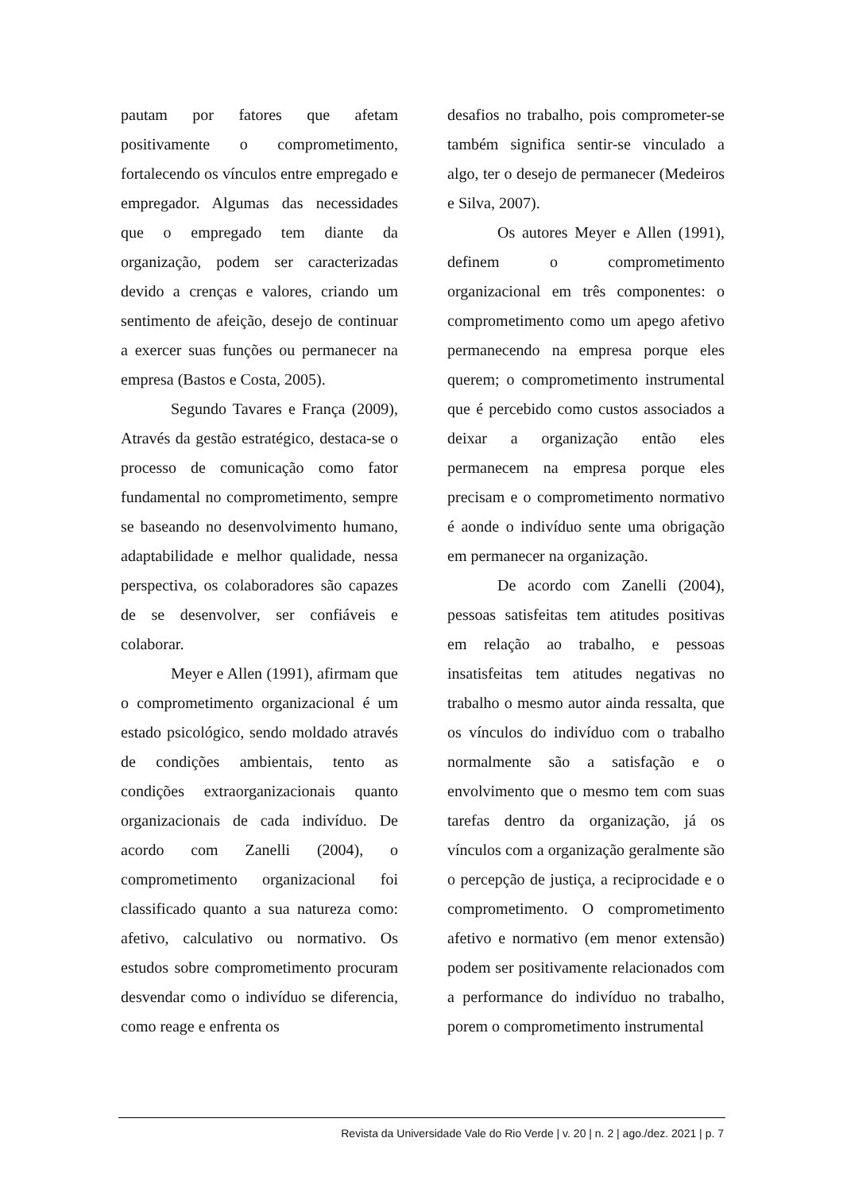pautam por fatores que afetam positivamente o comprometimento, fortalecendo os vínculos entre empregado e empregador. Algumas das necessidades que o empregado tem diante da organização, podem ser caracterizadas devido a crenças e valores, criando um sentimento de afeição, desejo de continuar a exercer suas funções ou permanecer na empresa (Bastos e Costa, 2005).
Segundo Tavares e França (2009), Através da gestão estratégico, destaca-se o processo de comunicação como fator fundamental no comprometimento, sempre se baseando no desenvolvimento humano, adaptabilidade e melhor qualidade, nessa perspectiva, os colaboradores são capazes de se desenvolver, ser confiáveis e colaborar.
Meyer e Allen (1991), afirmam que o comprometimento organizacional é um estado psicológico, sendo moldado através de condições ambientais, tento as condições extraorganizacionais quanto organizacionais de cada indivíduo. De acordo com Zanelli (2004), o comprometimento organizacional foi classificado quanto a sua natureza como: afetivo, calculativo ou normativo. Os estudos sobre comprometimento procuram desvendar como o indivíduo se diferencia, como reage e enfrenta os
desafios no trabalho, pois comprometer-se também significa sentir-se vinculado a algo, ter o desejo de permanecer (Medeiros e Silva, 2007).
Os autores Meyer e Allen (1991), definem o comprometimento organizacional em três componentes: o comprometimento como um apego afetivo permanecendo na empresa porque eles querem; o comprometimento instrumental que é percebido como custos associados a deixar a organização então eles permanecem na empresa porque eles precisam e o comprometimento normativo é aonde o indivíduo sente uma obrigação em permanecer na organização.
De acordo com Zanelli (2004), pessoas satisfeitas tem atitudes positivas em relação ao trabalho, e pessoas insatisfeitas tem atitudes negativas no trabalho o mesmo autor ainda ressalta, que os vínculos do indivíduo com o trabalho normalmente são a satisfação e o envolvimento que o mesmo tem com suas tarefas dentro da organização, já os vínculos com a organização geralmente são o percepção de justiça, a reciprocidade e o comprometimento. O comprometimento afetivo e normativo (em menor extensão) podem ser positivamente relacionados com a performance do indivíduo no trabalho, porem o comprometimento instrumental
Revista da Universidade Vale do Rio Verde | v. 20 | n. 2 | ago./dez. 2021 | p. 7